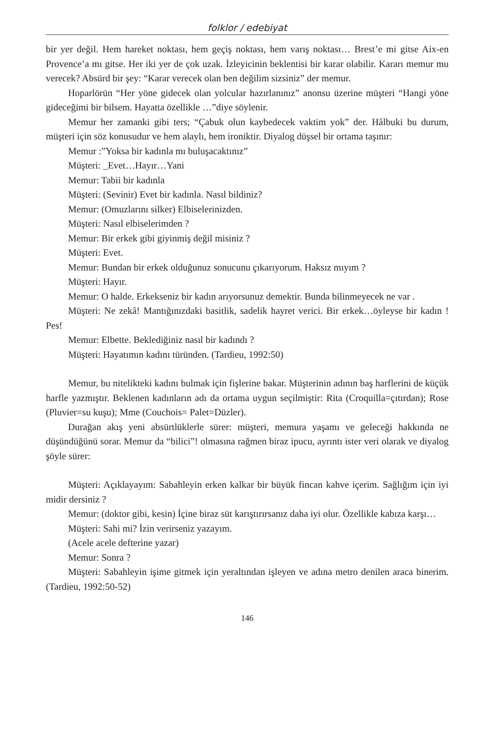folklor / edebiyat
bir yer değil. Hem hareket noktası, hem geçiş noktası, hem varış noktası… Brest’e mi gitse Aix-en Provence’a mı gitse. Her iki yer de çok uzak. İzleyicinin beklentisi bir karar olabilir. Kararı memur mu verecek? Absürd bir şey: “Karar verecek olan ben değilim sizsiniz” der memur.
Hoparlörün “Her yöne gidecek olan yolcular hazırlanınız” anonsu üzerine müşteri “Hangi yöne gideceğimi bir bilsem. Hayatta özellikle …”diye söylenir.
Memur her zamanki gibi ters; “Çabuk olun kaybedecek vaktim yok” der. Hâlbuki bu durum, müşteri için söz konusudur ve hem alaylı, hem ironiktir. Diyalog düşsel bir ortama taşınır:
Memur :”Yoksa bir kadınla mı buluşacaktınız”
Müşteri: _Evet…Hayır…Yani
Memur: Tabii bir kadınla
Müşteri: (Sevinir) Evet bir kadınla. Nasıl bildiniz?
Memur: (Omuzlarını silker) Elbiselerinizden.
Müşteri: Nasıl elbiselerimden ?
Memur: Bir erkek gibi giyinmiş değil misiniz ?
Müşteri: Evet.
Memur: Bundan bir erkek olduğunuz sonucunu çıkarıyorum. Haksız mıyım ?
Müşteri: Hayır.
Memur: O halde. Erkekseniz bir kadın arıyorsunuz demektir. Bunda bilinmeyecek ne var .
Müşteri: Ne zekâ! Mantığınızdaki basitlik, sadelik hayret verici. Bir erkek…öyleyse bir kadın ! Pes!
Memur: Elbette. Beklediğiniz nasıl bir kadındı ?
Müşteri: Hayatımın kadını türünden. (Tardieu, 1992:50)
Memur, bu nitelikteki kadını bulmak için fişlerine bakar. Müşterinin adının baş harflerini de küçük harfle yazmıştır. Beklenen kadınların adı da ortama uygun seçilmiştir: Rita (Croquilla=çıtırdan); Rose (Pluvier=su kuşu); Mme (Couchois= Palet=Düzler).
Durağan akış yeni absürtlüklerle sürer: müşteri, memura yaşamı ve geleceği hakkında ne düşündüğünü sorar. Memur da “bilici”! olmasına rağmen biraz ipucu, ayrıntı ister veri olarak ve diyalog şöyle sürer:
Müşteri: Açıklayayım: Sabahleyin erken kalkar bir büyük fincan kahve içerim. Sağlığım için iyi midir dersiniz ?
Memur: (doktor gibi, kesin) İçine biraz süt karıştırırsanız daha iyi olur. Özellikle kabıza karşı…
Müşteri: Sahi mi? İzin verirseniz yazayım.
(Acele acele defterine yazar)
Memur: Sonra ?
Müşteri: Sabahleyin işime gitmek için yeraltından işleyen ve adına metro denilen araca binerim. (Tardieu, 1992:50-52)
146